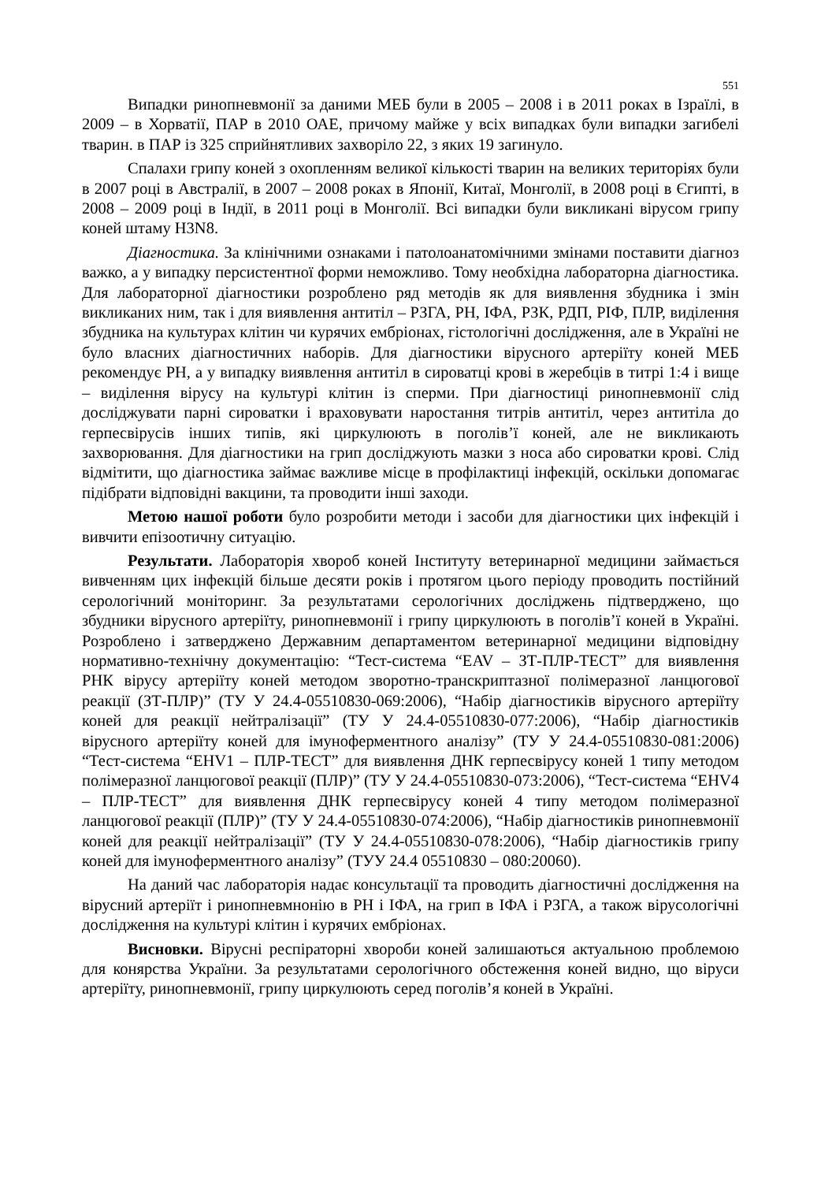551
Випадки ринопневмонії за даними МЕБ були в 2005 – 2008 і в 2011 роках в Ізраїлі, в 2009 – в Хорватії, ПАР в 2010 ОАЕ, причому майже у всіх випадках були випадки загибелі тварин. в ПАР із 325 сприйнятливих захворіло 22, з яких 19 загинуло.
Спалахи грипу коней з охопленням великої кількості тварин на великих територіях були в 2007 році в Австралії, в 2007 – 2008 роках в Японії, Китаї, Монголії, в 2008 році в Єгипті, в 2008 – 2009 році в Індії, в 2011 році в Монголії. Всі випадки були викликані вірусом грипу коней штаму H3N8.
Діагностика. За клінічними ознаками і патолоанатомічними змінами поставити діагноз важко, а у випадку персистентної форми неможливо. Тому необхідна лабораторна діагностика. Для лабораторної діагностики розроблено ряд методів як для виявлення збудника і змін викликаних ним, так і для виявлення антитіл – РЗГА, РН, ІФА, РЗК, РДП, РІФ, ПЛР, виділення збудника на культурах клітин чи курячих ембріонах, гістологічні дослідження, але в Україні не було власних діагностичних наборів. Для діагностики вірусного артеріїту коней МЕБ рекомендує РН, а у випадку виявлення антитіл в сироватці крові в жеребців в титрі 1:4 і вище – виділення вірусу на культурі клітин із сперми. При діагностиці ринопневмонії слід досліджувати парні сироватки і враховувати наростання титрів антитіл, через антитіла до герпесвірусів інших типів, які циркулюють в поголів’ї коней, але не викликають захворювання. Для діагностики на грип досліджують мазки з носа або сироватки крові. Слід відмітити, що діагностика займає важливе місце в профілактиці інфекцій, оскільки допомагає підібрати відповідні вакцини, та проводити інші заходи.
Метою нашої роботи було розробити методи і засоби для діагностики цих інфекцій і вивчити епізоотичну ситуацію.
Результати. Лабораторія хвороб коней Інституту ветеринарної медицини займається вивченням цих інфекцій більше десяти років і протягом цього періоду проводить постійний серологічний моніторинг. За результатами серологічних досліджень підтверджено, що збудники вірусного артеріїту, ринопневмонії і грипу циркулюють в поголів’ї коней в Україні. Розроблено і затверджено Державним департаментом ветеринарної медицини відповідну нормативно-технічну документацію: “Тест-система “EAV – ЗТ-ПЛР-ТЕСТ” для виявлення РНК вірусу артеріїту коней методом зворотно-транскриптазної полімеразної ланцюгової реакції (ЗТ-ПЛР)” (ТУ У 24.4-05510830-069:2006), “Набір діагностиків вірусного артеріїту коней для реакції нейтралізації” (ТУ У 24.4-05510830-077:2006), “Набір діагностиків вірусного артеріїту коней для імуноферментного аналізу” (ТУ У 24.4-05510830-081:2006) “Тест-система “EHV1 – ПЛР-ТЕСТ” для виявлення ДНК герпесвірусу коней 1 типу методом полімеразної ланцюгової реакції (ПЛР)” (ТУ У 24.4-05510830-073:2006), “Тест-система “EHV4 – ПЛР-ТЕСТ” для виявлення ДНК герпесвірусу коней 4 типу методом полімеразної ланцюгової реакції (ПЛР)” (ТУ У 24.4-05510830-074:2006), “Набір діагностиків ринопневмонії коней для реакції нейтралізації” (ТУ У 24.4-05510830-078:2006), “Набір діагностиків грипу коней для імуноферментного аналізу” (ТУУ 24.4 05510830 – 080:20060).
На даний час лабораторія надає консультації та проводить діагностичні дослідження на вірусний артеріїт і ринопневмнонію в РН і ІФА, на грип в ІФА і РЗГА, а також вірусологічні дослідження на культурі клітин і курячих ембріонах.
Висновки. Вірусні респіраторні хвороби коней залишаються актуальною проблемою для конярства України. За результатами серологічного обстеження коней видно, що віруси артеріїту, ринопневмонії, грипу циркулюють серед поголів’я коней в Україні.